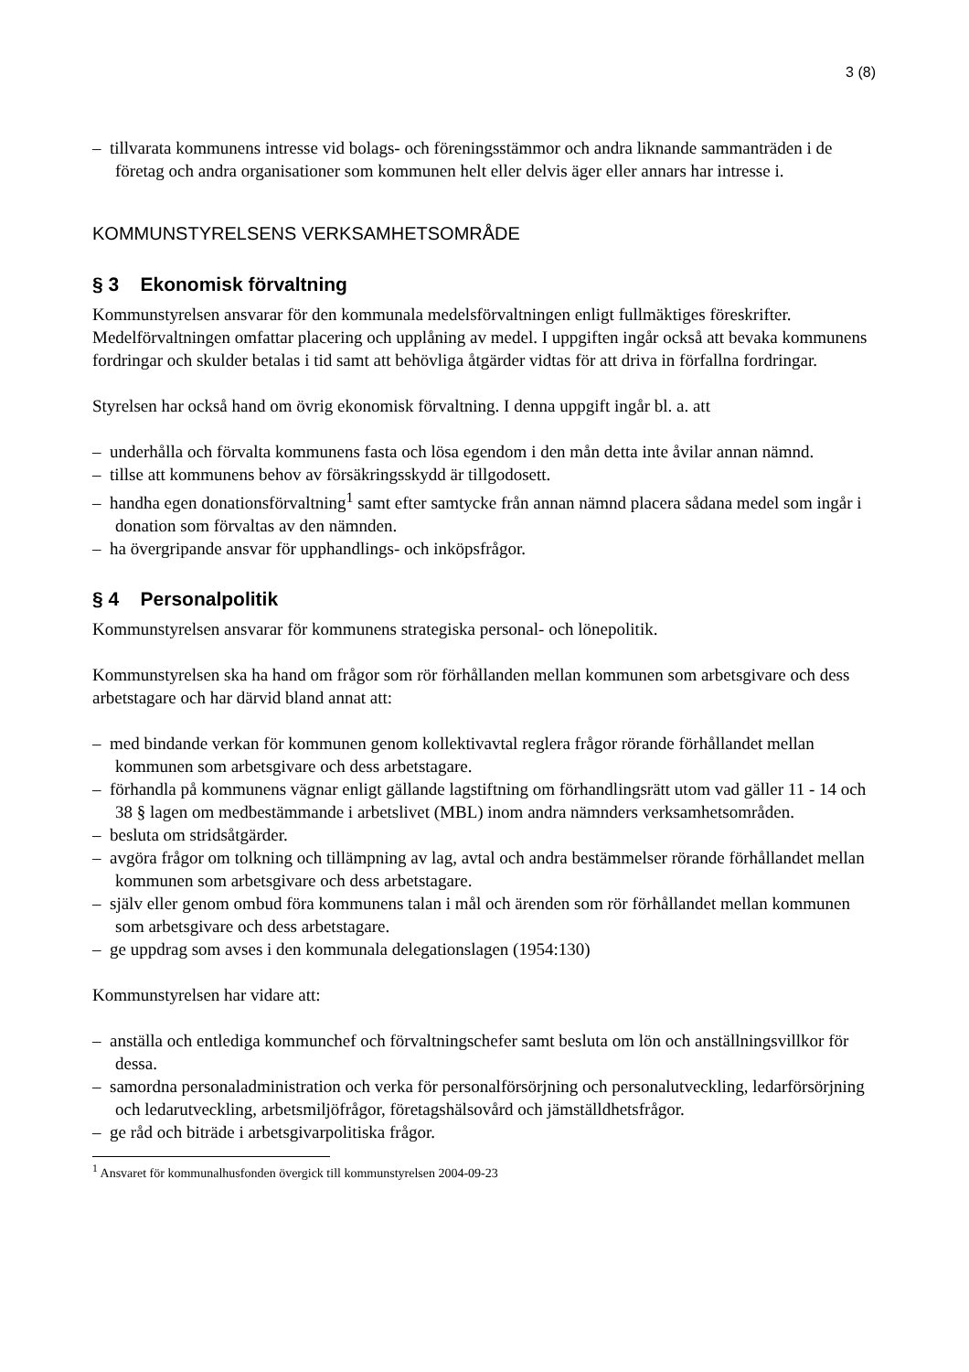3 (8)
– tillvarata kommunens intresse vid bolags- och föreningsstämmor och andra liknande sammanträden i de företag och andra organisationer som kommunen helt eller delvis äger eller annars har intresse i.
KOMMUNSTYRELSENS VERKSAMHETSOMRÅDE
§ 3 Ekonomisk förvaltning
Kommunstyrelsen ansvarar för den kommunala medelsförvaltningen enligt fullmäktiges föreskrifter. Medelförvaltningen omfattar placering och upplåning av medel. I uppgiften ingår också att bevaka kommunens fordringar och skulder betalas i tid samt att behövliga åtgärder vidtas för att driva in förfallna fordringar.
Styrelsen har också hand om övrig ekonomisk förvaltning. I denna uppgift ingår bl. a. att
– underhålla och förvalta kommunens fasta och lösa egendom i den mån detta inte åvilar annan nämnd.
– tillse att kommunens behov av försäkringsskydd är tillgodosett.
– handha egen donationsförvaltning<sup>1</sup> samt efter samtycke från annan nämnd placera sådana medel som ingår i donation som förvaltas av den nämnden.
– ha övergripande ansvar för upphandlings- och inköpsfrågor.
§ 4 Personalpolitik
Kommunstyrelsen ansvarar för kommunens strategiska personal- och lönepolitik.
Kommunstyrelsen ska ha hand om frågor som rör förhållanden mellan kommunen som arbetsgivare och dess arbetstagare och har därvid bland annat att:
– med bindande verkan för kommunen genom kollektivavtal reglera frågor rörande förhållandet mellan kommunen som arbetsgivare och dess arbetstagare.
– förhandla på kommunens vägnar enligt gällande lagstiftning om förhandlingsrätt utom vad gäller 11 - 14 och 38 § lagen om medbestämmande i arbetslivet (MBL) inom andra nämnders verksamhetsområden.
– besluta om stridsåtgärder.
– avgöra frågor om tolkning och tillämpning av lag, avtal och andra bestämmelser rörande förhållandet mellan kommunen som arbetsgivare och dess arbetstagare.
– själv eller genom ombud föra kommunens talan i mål och ärenden som rör förhållandet mellan kommunen som arbetsgivare och dess arbetstagare.
– ge uppdrag som avses i den kommunala delegationslagen (1954:130)
Kommunstyrelsen har vidare att:
– anställa och entlediga kommunchef och förvaltningschefer samt besluta om lön och anställningsvillkor för dessa.
– samordna personaladministration och verka för personalförsörjning och personalutveckling, ledarförsörjning och ledarutveckling, arbetsmiljöfrågor, företagshälsovård och jämställdhetsfrågor.
– ge råd och biträde i arbetsgivarpolitiska frågor.
<sup>1</sup> Ansvaret för kommunalhusfonden övergick till kommunstyrelsen 2004-09-23